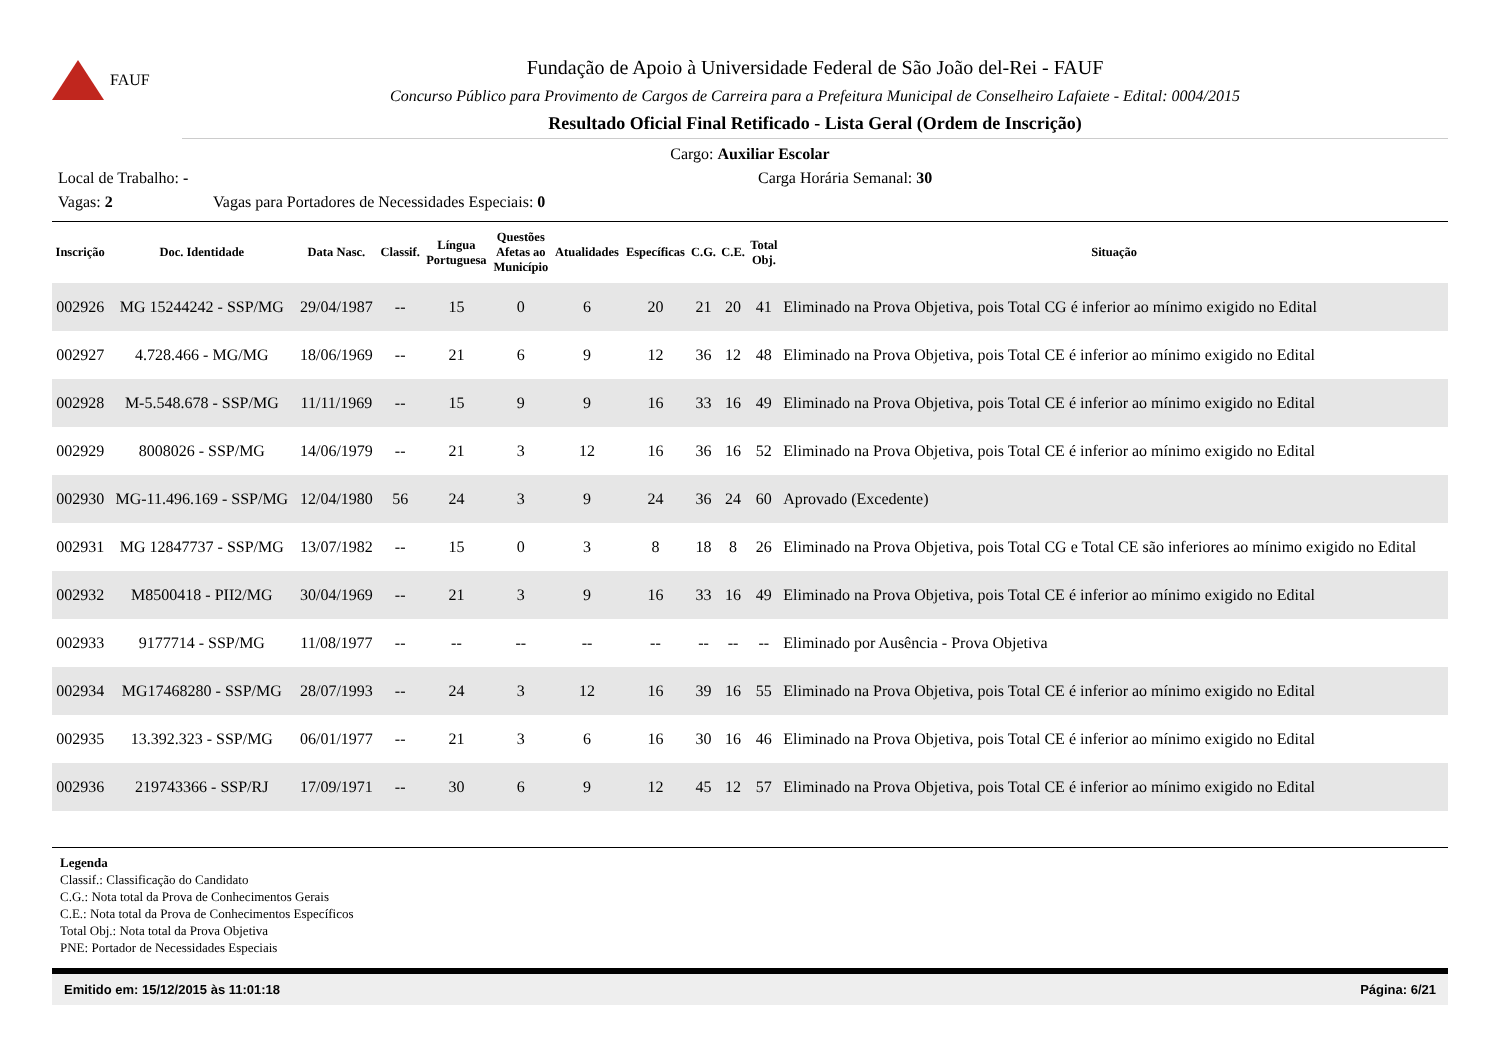FAUF
Fundação de Apoio à Universidade Federal de São João del-Rei - FAUF
Concurso Público para Provimento de Cargos de Carreira para a Prefeitura Municipal de Conselheiro Lafaiete - Edital: 0004/2015
Resultado Oficial Final Retificado - Lista Geral (Ordem de Inscrição)
Cargo: Auxiliar Escolar
Local de Trabalho: - Carga Horária Semanal: 30
Vagas: 2 Vagas para Portadores de Necessidades Especiais: 0
| Inscrição | Doc. Identidade | Data Nasc. | Classif. | Língua Portuguesa | Questões Afetas ao Município | Atualidades | Específicas | C.G. | C.E. | Total Obj. | Situação |
| --- | --- | --- | --- | --- | --- | --- | --- | --- | --- | --- | --- |
| 002926 | MG 15244242 - SSP/MG | 29/04/1987 | -- | 15 | 0 | 6 | 20 | 21 | 20 | 41 | Eliminado na Prova Objetiva, pois Total CG é inferior ao mínimo exigido no Edital |
| 002927 | 4.728.466 - MG/MG | 18/06/1969 | -- | 21 | 6 | 9 | 12 | 36 | 12 | 48 | Eliminado na Prova Objetiva, pois Total CE é inferior ao mínimo exigido no Edital |
| 002928 | M-5.548.678 - SSP/MG | 11/11/1969 | -- | 15 | 9 | 9 | 16 | 33 | 16 | 49 | Eliminado na Prova Objetiva, pois Total CE é inferior ao mínimo exigido no Edital |
| 002929 | 8008026 - SSP/MG | 14/06/1979 | -- | 21 | 3 | 12 | 16 | 36 | 16 | 52 | Eliminado na Prova Objetiva, pois Total CE é inferior ao mínimo exigido no Edital |
| 002930 | MG-11.496.169 - SSP/MG | 12/04/1980 | 56 | 24 | 3 | 9 | 24 | 36 | 24 | 60 | Aprovado (Excedente) |
| 002931 | MG 12847737 - SSP/MG | 13/07/1982 | -- | 15 | 0 | 3 | 8 | 18 | 8 | 26 | Eliminado na Prova Objetiva, pois Total CG e Total CE são inferiores ao mínimo exigido no Edital |
| 002932 | M8500418 - PII2/MG | 30/04/1969 | -- | 21 | 3 | 9 | 16 | 33 | 16 | 49 | Eliminado na Prova Objetiva, pois Total CE é inferior ao mínimo exigido no Edital |
| 002933 | 9177714 - SSP/MG | 11/08/1977 | -- | -- | -- | -- | -- | -- | -- | -- | Eliminado por Ausência - Prova Objetiva |
| 002934 | MG17468280 - SSP/MG | 28/07/1993 | -- | 24 | 3 | 12 | 16 | 39 | 16 | 55 | Eliminado na Prova Objetiva, pois Total CE é inferior ao mínimo exigido no Edital |
| 002935 | 13.392.323 - SSP/MG | 06/01/1977 | -- | 21 | 3 | 6 | 16 | 30 | 16 | 46 | Eliminado na Prova Objetiva, pois Total CE é inferior ao mínimo exigido no Edital |
| 002936 | 219743366 - SSP/RJ | 17/09/1971 | -- | 30 | 6 | 9 | 12 | 45 | 12 | 57 | Eliminado na Prova Objetiva, pois Total CE é inferior ao mínimo exigido no Edital |
Legenda
Classif.: Classificação do Candidato
C.G.: Nota total da Prova de Conhecimentos Gerais
C.E.: Nota total da Prova de Conhecimentos Específicos
Total Obj.: Nota total da Prova Objetiva
PNE: Portador de Necessidades Especiais
Emitido em: 15/12/2015 às 11:01:18 Página: 6/21